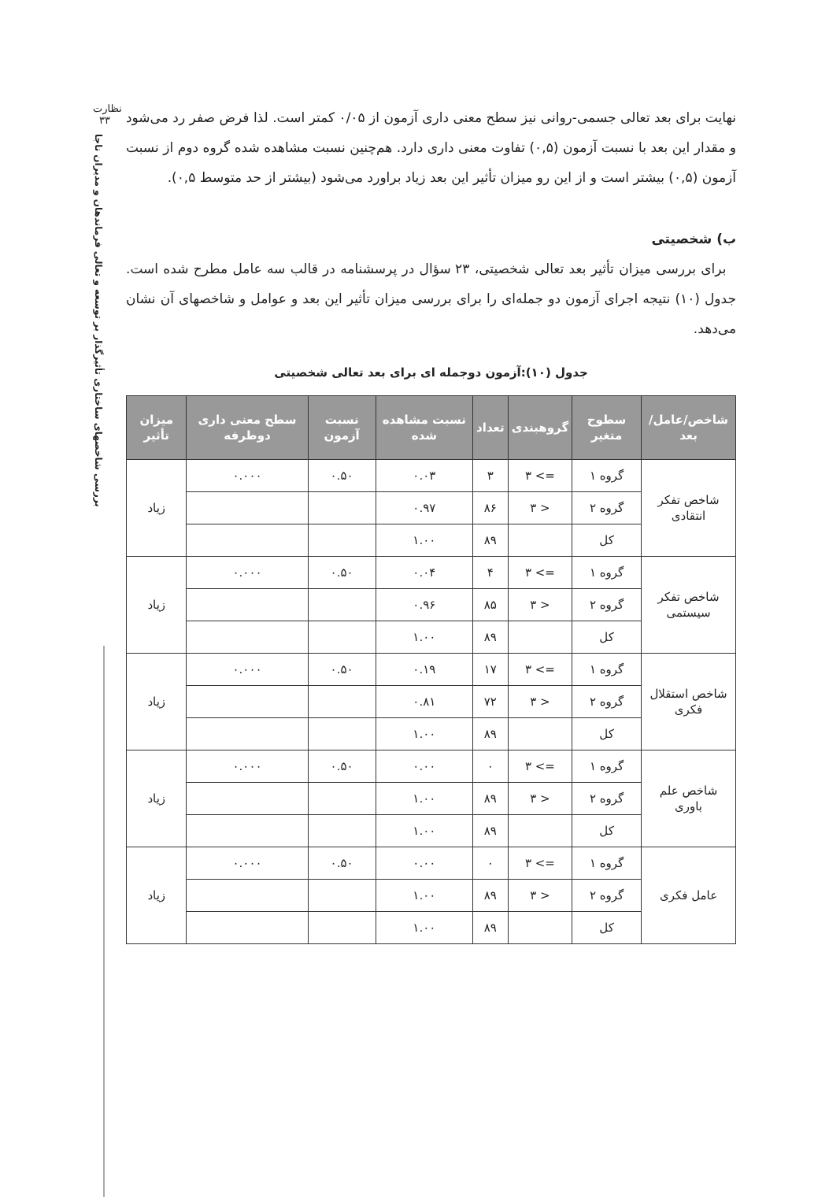نظارت
۳۳
بررسی شاخصهای ساختاری تأثیرگذار بر توسعه و تعالی فرماندهان و مدیران ناجا
نهایت برای بعد تعالی جسمی-روانی نیز سطح معنی داری آزمون از ۰/۰۵ کمتر است. لذا فرض صفر رد می‌شود و مقدار این بعد با نسبت آزمون (۰,۵) تفاوت معنی داری دارد. هم‌چنین نسبت مشاهده شده گروه دوم از نسبت آزمون (۰,۵) بیشتر است و از این رو میزان تأثیر این بعد زیاد براورد می‌شود (بیشتر از حد متوسط ۰,۵).
ب) شخصیتی
برای بررسی میزان تأثیر بعد تعالی شخصیتی، ۲۳ سؤال در پرسشنامه در قالب سه عامل مطرح شده است. جدول (۱۰) نتیجه اجرای آزمون دو جمله‌ای را برای بررسی میزان تأثیر این بعد و عوامل و شاخصهای آن نشان می‌دهد.
جدول (۱۰):آزمون دوجمله ای برای بعد تعالی شخصیتی
| شاخص/عامل/بعد | سطوح متغیر | گروهبندی | تعداد | نسبت مشاهده شده | نسبت آزمون | سطح معنی داری دوطرفه | میزان تأثیر |
| --- | --- | --- | --- | --- | --- | --- | --- |
| شاخص تفکر انتقادی | گروه ۱ | => ۳ | ۳ | ۰.۰۳ | ۰.۵۰ | ۰.۰۰۰ | زیاد |
| | گروه ۲ | < ۳ | ۸۶ | ۰.۹۷ | | | |
| | کل | | ۸۹ | ۱.۰۰ | | | |
| شاخص تفکر سیستمی | گروه ۱ | => ۳ | ۴ | ۰.۰۴ | ۰.۵۰ | ۰.۰۰۰ | زیاد |
| | گروه ۲ | < ۳ | ۸۵ | ۰.۹۶ | | | |
| | کل | | ۸۹ | ۱.۰۰ | | | |
| شاخص استقلال فکری | گروه ۱ | => ۳ | ۱۷ | ۰.۱۹ | ۰.۵۰ | ۰.۰۰۰ | زیاد |
| | گروه ۲ | < ۳ | ۷۲ | ۰.۸۱ | | | |
| | کل | | ۸۹ | ۱.۰۰ | | | |
| شاخص علم باوری | گروه ۱ | => ۳ | ۰ | ۰.۰۰ | ۰.۵۰ | ۰.۰۰۰ | زیاد |
| | گروه ۲ | < ۳ | ۸۹ | ۱.۰۰ | | | |
| | کل | | ۸۹ | ۱.۰۰ | | | |
| عامل فکری | گروه ۱ | => ۳ | ۰ | ۰.۰۰ | ۰.۵۰ | ۰.۰۰۰ | زیاد |
| | گروه ۲ | < ۳ | ۸۹ | ۱.۰۰ | | | |
| | کل | | ۸۹ | ۱.۰۰ | | | |